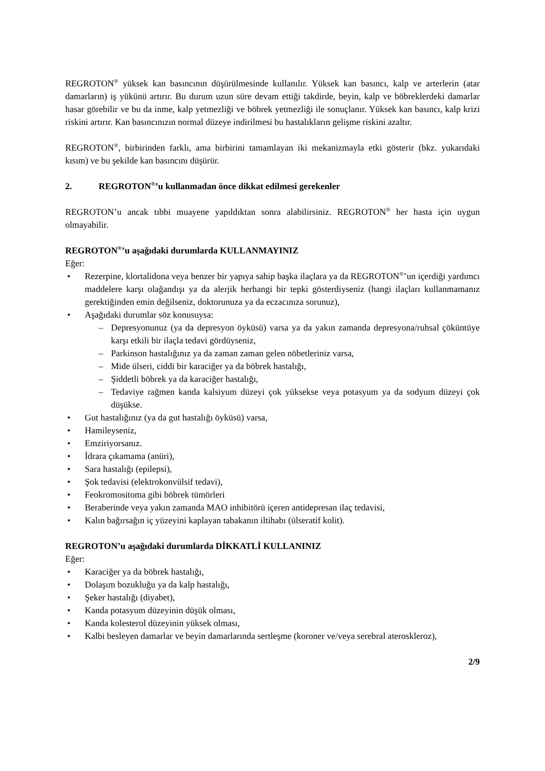REGROTON<sup>®</sup> yüksek kan basıncının düşürülmesinde kullanılır. Yüksek kan basıncı, kalp ve arterlerin (atar damarların) iş yükünü artırır. Bu durum uzun süre devam ettiği takdirde, beyin, kalp ve böbreklerdeki damarlar hasar görebilir ve bu da inme, kalp yetmezliği ve böbrek yetmezliği ile sonuçlanır. Yüksek kan basıncı, kalp krizi riskini artırır. Kan basıncınızın normal düzeye indirilmesi bu hastalıkların gelişme riskini azaltır.
REGROTON<sup>®</sup>, birbirinden farklı, ama birbirini tamamlayan iki mekanizmayla etki gösterir (bkz. yukarıdaki kısım) ve bu şekilde kan basıncını düşürür.
2. REGROTON<sup>®</sup>’u kullanmadan önce dikkat edilmesi gerekenler
REGROTON’u ancak tıbbi muayene yapıldıktan sonra alabilirsiniz. REGROTON<sup>®</sup> her hasta için uygun olmayabilir.
REGROTON<sup>®</sup>’u aşağıdaki durumlarda KULLANMAYINIZ
Eğer:
• Rezerpine, klortalidona veya benzer bir yapıya sahip başka ilaçlara ya da REGROTON<sup>®</sup>’un içerdiği yardımcı maddelere karşı olağandışı ya da alerjik herhangi bir tepki gösterdiyseniz (hangi ilaçları kullanmamanız gerektiğinden emin değilseniz, doktorunuza ya da eczacınıza sorunuz),
• Aşağıdaki durumlar söz konusuysa:
– Depresyonunuz (ya da depresyon öyküsü) varsa ya da yakın zamanda depresyona/ruhsal çöküntüye karşı etkili bir ilaçla tedavi gördüyseniz,
– Parkinson hastalığınız ya da zaman zaman gelen nöbetleriniz varsa,
– Mide ülseri, ciddi bir karaciğer ya da böbrek hastalığı,
– Şiddetli böbrek ya da karaciğer hastalığı,
– Tedaviye rağmen kanda kalsiyum düzeyi çok yüksekse veya potasyum ya da sodyum düzeyi çok düşükse.
• Gut hastalığınız (ya da gut hastalığı öyküsü) varsa,
• Hamileyseniz,
• Emziriyorsanız.
• İdrara çıkamama (anüri),
• Sara hastalığı (epilepsi),
• Şok tedavisi (elektrokonvülsif tedavi),
• Feokromositoma gibi böbrek tümörleri
• Beraberinde veya yakın zamanda MAO inhibitörü içeren antidepresan ilaç tedavisi,
• Kalın bağırsağın iç yüzeyini kaplayan tabakanın iltihabı (ülseratif kolit).
REGROTON’u aşağıdaki durumlarda DİKKATLİ KULLANINIZ
Eğer:
• Karaciğer ya da böbrek hastalığı,
• Dolaşım bozukluğu ya da kalp hastalığı,
• Şeker hastalığı (diyabet),
• Kanda potasyum düzeyinin düşük olması,
• Kanda kolesterol düzeyinin yüksek olması,
• Kalbi besleyen damarlar ve beyin damarlarında sertleşme (koroner ve/veya serebral ateroskleroz),
2/9